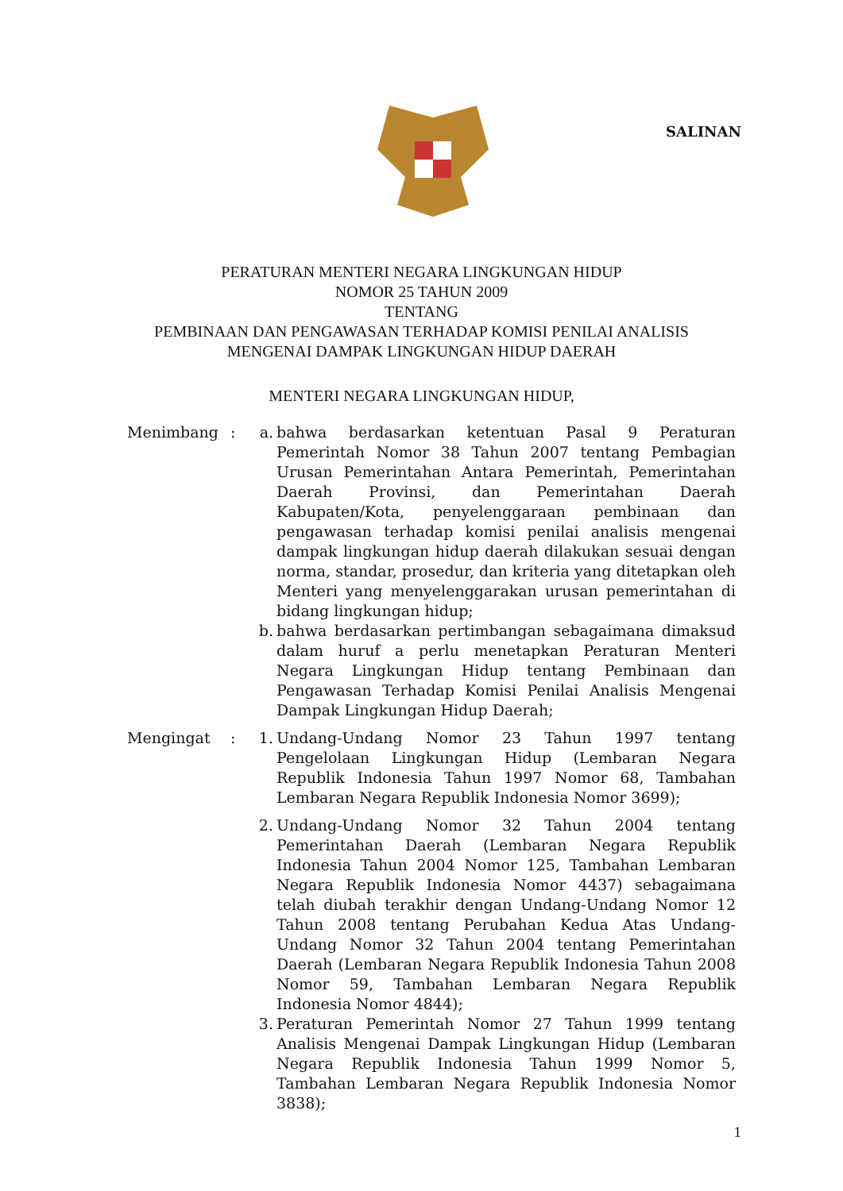SALINAN
PERATURAN MENTERI NEGARA LINGKUNGAN HIDUP
NOMOR 25 TAHUN 2009
TENTANG
PEMBINAAN DAN PENGAWASAN TERHADAP KOMISI PENILAI ANALISIS
MENGENAI DAMPAK LINGKUNGAN HIDUP DAERAH
MENTERI NEGARA LINGKUNGAN HIDUP,
Menimbang : a. bahwa berdasarkan ketentuan Pasal 9 Peraturan Pemerintah Nomor 38 Tahun 2007 tentang Pembagian Urusan Pemerintahan Antara Pemerintah, Pemerintahan Daerah Provinsi, dan Pemerintahan Daerah Kabupaten/Kota, penyelenggaraan pembinaan dan pengawasan terhadap komisi penilai analisis mengenai dampak lingkungan hidup daerah dilakukan sesuai dengan norma, standar, prosedur, dan kriteria yang ditetapkan oleh Menteri yang menyelenggarakan urusan pemerintahan di bidang lingkungan hidup;
b. bahwa berdasarkan pertimbangan sebagaimana dimaksud dalam huruf a perlu menetapkan Peraturan Menteri Negara Lingkungan Hidup tentang Pembinaan dan Pengawasan Terhadap Komisi Penilai Analisis Mengenai Dampak Lingkungan Hidup Daerah;
Mengingat : 1. Undang-Undang Nomor 23 Tahun 1997 tentang Pengelolaan Lingkungan Hidup (Lembaran Negara Republik Indonesia Tahun 1997 Nomor 68, Tambahan Lembaran Negara Republik Indonesia Nomor 3699);
2. Undang-Undang Nomor 32 Tahun 2004 tentang Pemerintahan Daerah (Lembaran Negara Republik Indonesia Tahun 2004 Nomor 125, Tambahan Lembaran Negara Republik Indonesia Nomor 4437) sebagaimana telah diubah terakhir dengan Undang-Undang Nomor 12 Tahun 2008 tentang Perubahan Kedua Atas Undang-Undang Nomor 32 Tahun 2004 tentang Pemerintahan Daerah (Lembaran Negara Republik Indonesia Tahun 2008 Nomor 59, Tambahan Lembaran Negara Republik Indonesia Nomor 4844);
3. Peraturan Pemerintah Nomor 27 Tahun 1999 tentang Analisis Mengenai Dampak Lingkungan Hidup (Lembaran Negara Republik Indonesia Tahun 1999 Nomor 5, Tambahan Lembaran Negara Republik Indonesia Nomor 3838);
1